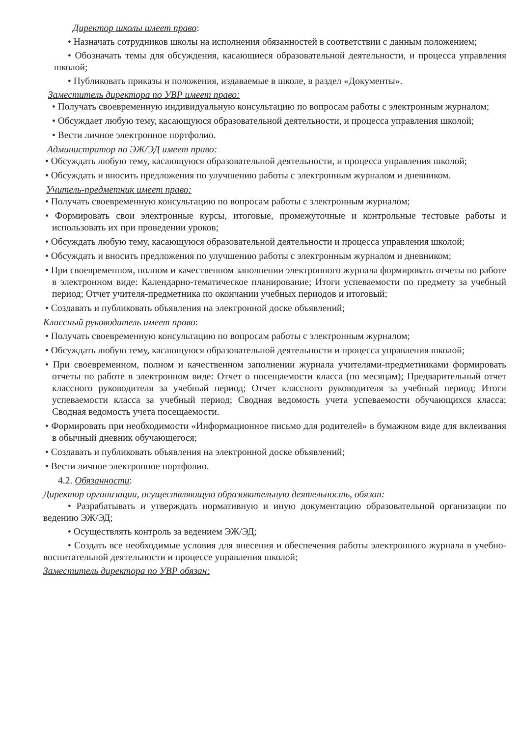Директор школы имеет право:
• Назначать сотрудников школы на исполнения обязанностей в соответствии с данным положением;
• Обозначать темы для обсуждения, касающиеся образовательной деятельности, и процесса управления школой;
• Публиковать приказы и положения, издаваемые в школе, в раздел «Документы».
Заместитель директора по УВР имеет право:
• Получать своевременную индивидуальную консультацию по вопросам работы с электронным журналом;
• Обсуждает любую тему, касающуюся образовательной деятельности, и процесса управления школой;
• Вести личное электронное портфолио.
Администратор по ЭЖ/ЭД имеет право:
• Обсуждать любую тему, касающуюся образовательной деятельности, и процесса управления школой;
• Обсуждать и вносить предложения по улучшению работы с электронным журналом и дневником.
Учитель-предметник имеет право:
• Получать своевременную консультацию по вопросам работы с электронным журналом;
• Формировать свои электронные курсы, итоговые, промежуточные и контрольные тестовые работы и использовать их при проведении уроков;
• Обсуждать любую тему, касающуюся образовательной деятельности и процесса управления школой;
• Обсуждать и вносить предложения по улучшению работы с электронным журналом и дневником;
• При своевременном, полном и качественном заполнении электронного журнала формировать отчеты по работе в электронном виде: Календарно-тематическое планирование; Итоги успеваемости по предмету за учебный период; Отчет учителя-предметника по окончании учебных периодов и итоговый;
• Создавать и публиковать объявления на электронной доске объявлений;
Классный руководитель имеет право:
• Получать своевременную консультацию по вопросам работы с электронным журналом;
• Обсуждать любую тему, касающуюся образовательной деятельности и процесса управления школой;
• При своевременном, полном и качественном заполнении журнала учителями-предметниками формировать отчеты по работе в электронном виде: Отчет о посещаемости класса (по месяцам); Предварительный отчет классного руководителя за учебный период; Отчет классного руководителя за учебный период; Итоги успеваемости класса за учебный период; Сводная ведомость учета успеваемости обучающихся класса; Сводная ведомость учета посещаемости.
• Формировать при необходимости «Информационное письмо для родителей» в бумажном виде для вклеивания в обычный дневник обучающегося;
• Создавать и публиковать объявления на электронной доске объявлений;
• Вести личное электронное портфолио.
4.2. Обязанности:
Директор организации, осуществляющую образовательную деятельность, обязан:
• Разрабатывать и утверждать нормативную и иную документацию образовательной организации по ведению ЭЖ/ЭД;
• Осуществлять контроль за ведением ЭЖ/ЭД;
• Создать все необходимые условия для внесения и обеспечения работы электронного журнала в учебно-воспитательной деятельности и процессе управления школой;
Заместитель директора по УВР обязан: